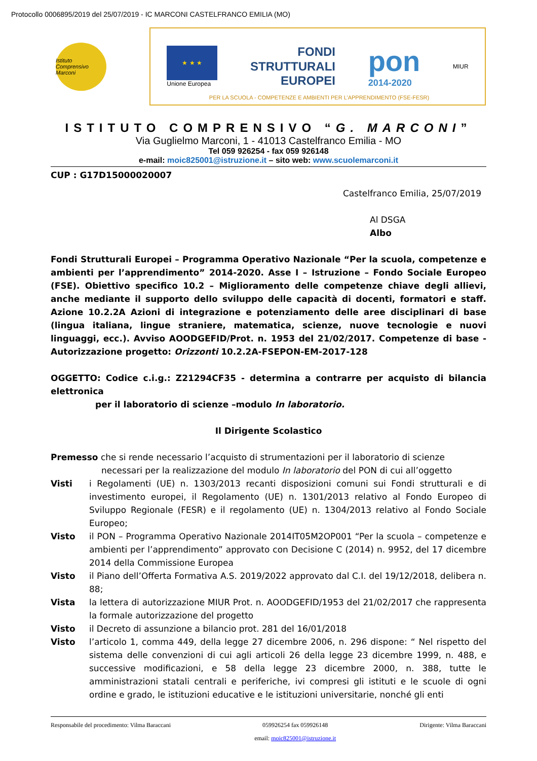Protocollo 0006895/2019 del 25/07/2019 - IC MARCONI CASTELFRANCO EMILIA (MO)
Istituto Comprensivo Marconi
★ ★ ★
Unione Europea
FONDI
STRUTTURALI
EUROPEI
pon
2014-2020
MIUR
PER LA SCUOLA - COMPETENZE E AMBIENTI PER L’APPRENDIMENTO (FSE-FESR)
ISTITUTO COMPRENSIVO “G. MARCONI”
Via Guglielmo Marconi, 1 - 41013 Castelfranco Emilia - MO
Tel 059 926254 - fax 059 926148
e-mail: moic825001@istruzione.it – sito web: www.scuolemarconi.it
CUP : G17D15000020007
Castelfranco Emilia, 25/07/2019
Al DSGA
Albo
Fondi Strutturali Europei – Programma Operativo Nazionale “Per la scuola, competenze e ambienti per l’apprendimento” 2014-2020. Asse I – Istruzione – Fondo Sociale Europeo (FSE). Obiettivo specifico 10.2 – Miglioramento delle competenze chiave degli allievi, anche mediante il supporto dello sviluppo delle capacità di docenti, formatori e staff. Azione 10.2.2A Azioni di integrazione e potenziamento delle aree disciplinari di base (lingua italiana, lingue straniere, matematica, scienze, nuove tecnologie e nuovi linguaggi, ecc.). Avviso AOODGEFID/Prot. n. 1953 del 21/02/2017. Competenze di base - Autorizzazione progetto: Orizzonti 10.2.2A-FSEPON-EM-2017-128
OGGETTO: Codice c.i.g.: Z21294CF35 - determina a contrarre per acquisto di bilancia elettronica
per il laboratorio di scienze –modulo In laboratorio.
Il Dirigente Scolastico
Premesso che si rende necessario l’acquisto di strumentazioni per il laboratorio di scienze
necessari per la realizzazione del modulo In laboratorio del PON di cui all’oggetto
Visti i Regolamenti (UE) n. 1303/2013 recanti disposizioni comuni sui Fondi strutturali e di investimento europei, il Regolamento (UE) n. 1301/2013 relativo al Fondo Europeo di Sviluppo Regionale (FESR) e il regolamento (UE) n. 1304/2013 relativo al Fondo Sociale Europeo;
Visto il PON – Programma Operativo Nazionale 2014IT05M2OP001 “Per la scuola – competenze e ambienti per l’apprendimento” approvato con Decisione C (2014) n. 9952, del 17 dicembre 2014 della Commissione Europea
Visto il Piano dell’Offerta Formativa A.S. 2019/2022 approvato dal C.I. del 19/12/2018, delibera n. 88;
Vista la lettera di autorizzazione MIUR Prot. n. AOODGEFID/1953 del 21/02/2017 che rappresenta la formale autorizzazione del progetto
Visto il Decreto di assunzione a bilancio prot. 281 del 16/01/2018
Visto l’articolo 1, comma 449, della legge 27 dicembre 2006, n. 296 dispone: “ Nel rispetto del sistema delle convenzioni di cui agli articoli 26 della legge 23 dicembre 1999, n. 488, e successive modificazioni, e 58 della legge 23 dicembre 2000, n. 388, tutte le amministrazioni statali centrali e periferiche, ivi compresi gli istituti e le scuole di ogni ordine e grado, le istituzioni educative e le istituzioni universitarie, nonché gli enti
Responsabile del procedimento: Vilma Baraccani 059926254 fax 059926148
email: moic825001@istruzione.it Dirigente: Vilma Baraccani